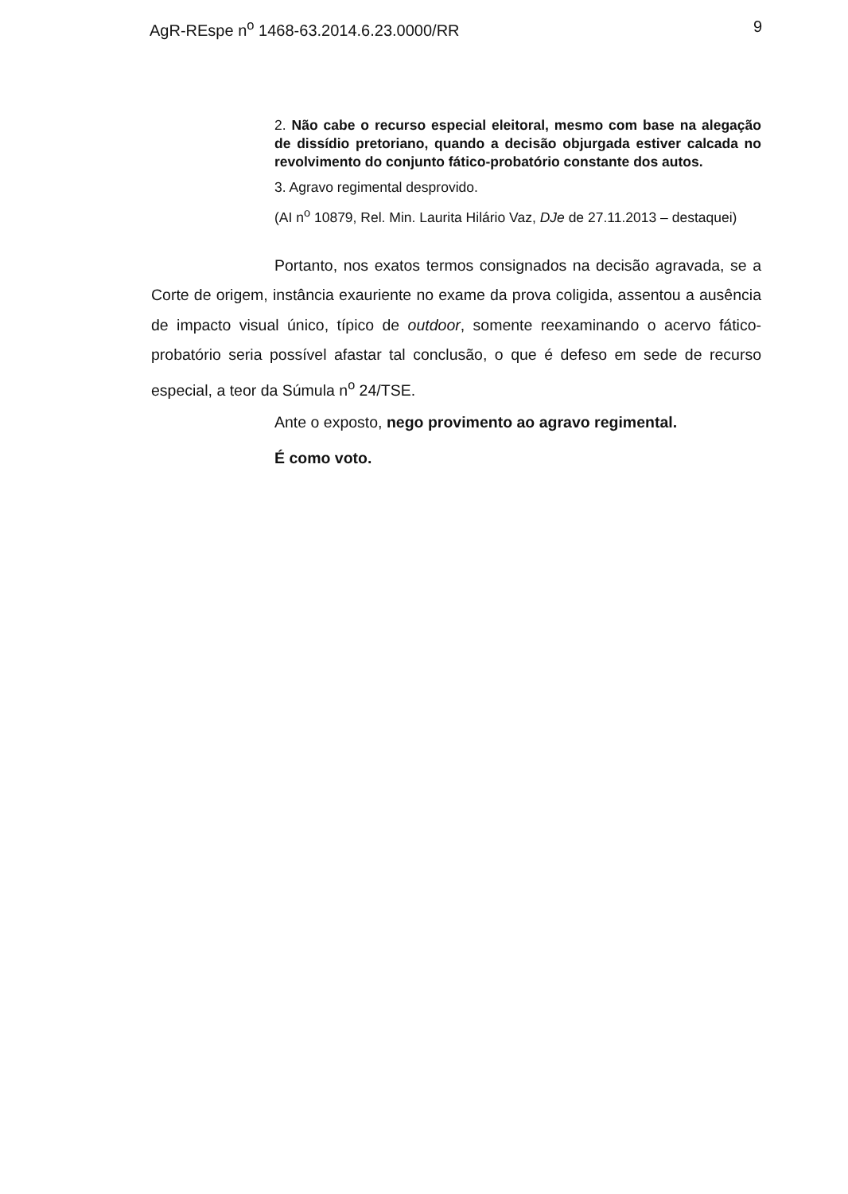AgR-REspe n<sup>o</sup> 1468-63.2014.6.23.0000/RR 9
2. Não cabe o recurso especial eleitoral, mesmo com base na alegação de dissídio pretoriano, quando a decisão objurgada estiver calcada no revolvimento do conjunto fático-probatório constante dos autos.
3. Agravo regimental desprovido.
(AI n<sup>o</sup> 10879, Rel. Min. Laurita Hilário Vaz, DJe de 27.11.2013 – destaquei)
Portanto, nos exatos termos consignados na decisão agravada, se a Corte de origem, instância exauriente no exame da prova coligida, assentou a ausência de impacto visual único, típico de outdoor, somente reexaminando o acervo fático-probatório seria possível afastar tal conclusão, o que é defeso em sede de recurso especial, a teor da Súmula n<sup>o</sup> 24/TSE.
Ante o exposto, nego provimento ao agravo regimental.
É como voto.